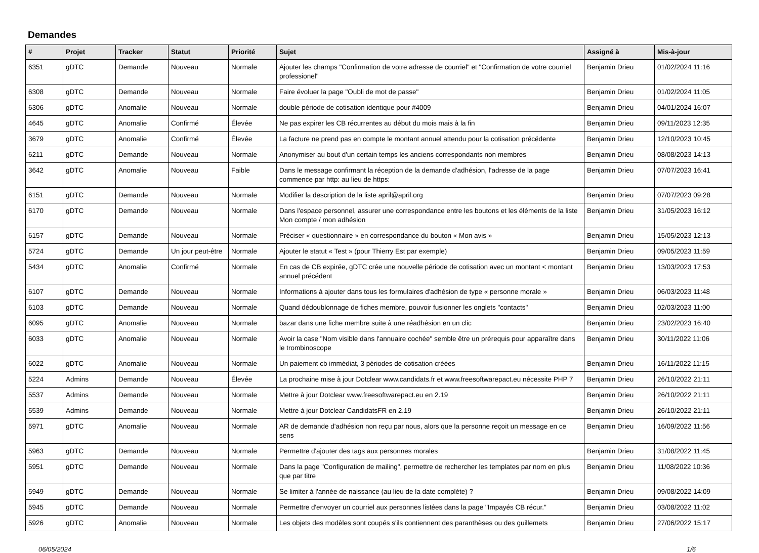Demandes
| # | Projet | Tracker | Statut | Priorité | Sujet | Assigné à | Mis-à-jour |
| --- | --- | --- | --- | --- | --- | --- | --- |
| 6351 | gDTC | Demande | Nouveau | Normale | Ajouter les champs "Confirmation de votre adresse de courriel" et "Confirmation de votre courriel professionel" | Benjamin Drieu | 01/02/2024 11:16 |
| 6308 | gDTC | Demande | Nouveau | Normale | Faire évoluer la page "Oubli de mot de passe" | Benjamin Drieu | 01/02/2024 11:05 |
| 6306 | gDTC | Anomalie | Nouveau | Normale | double période de cotisation identique pour #4009 | Benjamin Drieu | 04/01/2024 16:07 |
| 4645 | gDTC | Anomalie | Confirmé | Élevée | Ne pas expirer les CB récurrentes au début du mois mais à la fin | Benjamin Drieu | 09/11/2023 12:35 |
| 3679 | gDTC | Anomalie | Confirmé | Élevée | La facture ne prend pas en compte le montant annuel attendu pour la cotisation précédente | Benjamin Drieu | 12/10/2023 10:45 |
| 6211 | gDTC | Demande | Nouveau | Normale | Anonymiser au bout d'un certain temps les anciens correspondants non membres | Benjamin Drieu | 08/08/2023 14:13 |
| 3642 | gDTC | Anomalie | Nouveau | Faible | Dans le message confirmant la réception de la demande d'adhésion, l'adresse de la page commence par http: au lieu de https: | Benjamin Drieu | 07/07/2023 16:41 |
| 6151 | gDTC | Demande | Nouveau | Normale | Modifier la description de la liste april@april.org | Benjamin Drieu | 07/07/2023 09:28 |
| 6170 | gDTC | Demande | Nouveau | Normale | Dans l'espace personnel, assurer une correspondance entre les boutons et les éléments de la liste Mon compte / mon adhésion | Benjamin Drieu | 31/05/2023 16:12 |
| 6157 | gDTC | Demande | Nouveau | Normale | Préciser « questionnaire » en correspondance du bouton « Mon avis » | Benjamin Drieu | 15/05/2023 12:13 |
| 5724 | gDTC | Demande | Un jour peut-être | Normale | Ajouter le statut « Test » (pour Thierry Est par exemple) | Benjamin Drieu | 09/05/2023 11:59 |
| 5434 | gDTC | Anomalie | Confirmé | Normale | En cas de CB expirée, gDTC crée une nouvelle période de cotisation avec un montant < montant annuel précédent | Benjamin Drieu | 13/03/2023 17:53 |
| 6107 | gDTC | Demande | Nouveau | Normale | Informations à ajouter dans tous les formulaires d'adhésion de type « personne morale » | Benjamin Drieu | 06/03/2023 11:48 |
| 6103 | gDTC | Demande | Nouveau | Normale | Quand dédoublonnage de fiches membre, pouvoir fusionner les onglets "contacts" | Benjamin Drieu | 02/03/2023 11:00 |
| 6095 | gDTC | Anomalie | Nouveau | Normale | bazar dans une fiche membre suite à une réadhésion en un clic | Benjamin Drieu | 23/02/2023 16:40 |
| 6033 | gDTC | Anomalie | Nouveau | Normale | Avoir la case "Nom visible dans l'annuaire cochée" semble être un prérequis pour apparaître dans le trombinoscope | Benjamin Drieu | 30/11/2022 11:06 |
| 6022 | gDTC | Anomalie | Nouveau | Normale | Un paiement cb immédiat, 3 périodes de cotisation créées | Benjamin Drieu | 16/11/2022 11:15 |
| 5224 | Admins | Demande | Nouveau | Élevée | La prochaine mise à jour Dotclear www.candidats.fr et www.freesoftwarepact.eu nécessite PHP 7 | Benjamin Drieu | 26/10/2022 21:11 |
| 5537 | Admins | Demande | Nouveau | Normale | Mettre à jour Dotclear www.freesoftwarepact.eu en 2.19 | Benjamin Drieu | 26/10/2022 21:11 |
| 5539 | Admins | Demande | Nouveau | Normale | Mettre à jour Dotclear CandidatsFR en 2.19 | Benjamin Drieu | 26/10/2022 21:11 |
| 5971 | gDTC | Anomalie | Nouveau | Normale | AR de demande d'adhésion non reçu par nous, alors que la personne reçoit un message en ce sens | Benjamin Drieu | 16/09/2022 11:56 |
| 5963 | gDTC | Demande | Nouveau | Normale | Permettre d'ajouter des tags aux personnes morales | Benjamin Drieu | 31/08/2022 11:45 |
| 5951 | gDTC | Demande | Nouveau | Normale | Dans la page "Configuration de mailing", permettre de rechercher les templates par nom en plus que par titre | Benjamin Drieu | 11/08/2022 10:36 |
| 5949 | gDTC | Demande | Nouveau | Normale | Se limiter à l'année de naissance (au lieu de la date complète) ? | Benjamin Drieu | 09/08/2022 14:09 |
| 5945 | gDTC | Demande | Nouveau | Normale | Permettre d'envoyer un courriel aux personnes listées dans la page "Impayés CB récur." | Benjamin Drieu | 03/08/2022 11:02 |
| 5926 | gDTC | Anomalie | Nouveau | Normale | Les objets des modèles sont coupés s'ils contiennent des paranthèses ou des guillemets | Benjamin Drieu | 27/06/2022 15:17 |
06/05/2024 1/6